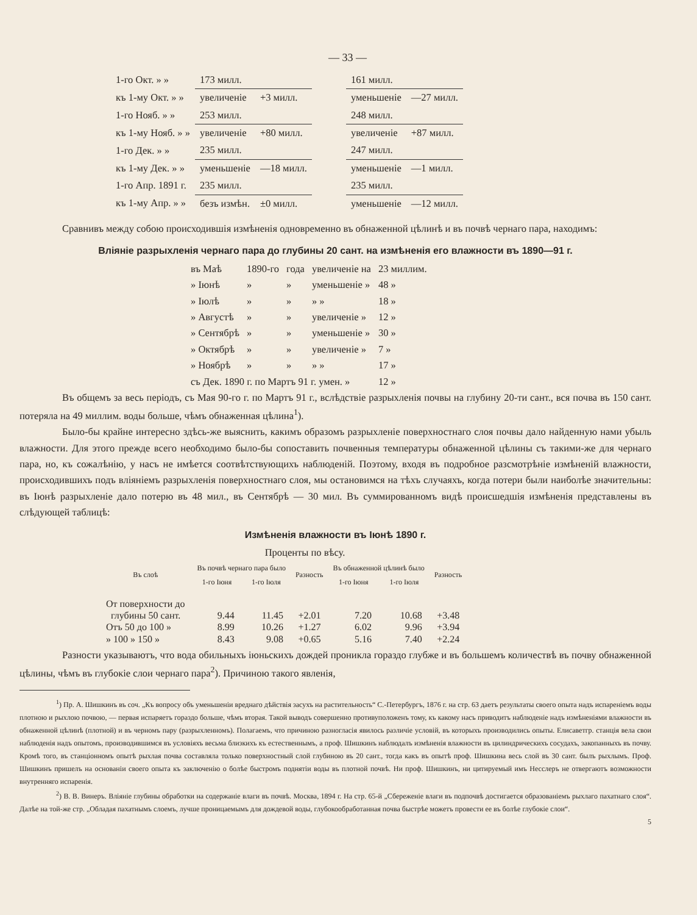— 33 —
| 1-го Окт. » » | 173 милл. | | | 161 милл. | |
| къ 1-му Окт. » » | увеличеніе | +3 милл. | | уменьшеніе | —27 милл. |
| 1-го Нояб. » » | 253 милл. | | | 248 милл. | |
| къ 1-му Нояб. » » | увеличеніе | +80 милл. | | увеличеніе | +87 милл. |
| 1-го Дек. » » | 235 милл. | | | 247 милл. | |
| къ 1-му Дек. » » | уменьшеніе | —18 милл. | | уменьшеніе | —1 милл. |
| 1-го Апр. 1891 г. | 235 милл. | | | 235 милл. | |
| къ 1-му Апр. » » | безъ измѣн. | ±0 милл. | | уменьшеніе | —12 милл. |
Сравнивъ между собою происходившія измѣненія одновременно въ обнаженной цѣлинѣ и въ почвѣ чернаго пара, находимъ:
Вліяніе разрыхленія чернаго пара до глубины 20 сант. на измѣненія его влажности въ 1890—91 г.
| въ Маѣ | 1890-го | года | увеличеніе на | 23 миллим. |
| » Іюнѣ | » | » | уменьшеніе » | 48 » |
| » Іюлѣ | » | » | » » | 18 » |
| » Августѣ | » | » | увеличеніе » | 12 » |
| » Сентябрѣ | » | » | уменьшеніе » | 30 » |
| » Октябрѣ | » | » | увеличеніе » | 7 » |
| » Ноябрѣ | » | » | » » | 17 » |
| съ Дек. 1890 г. по Мартъ 91 г. умен. » | | | | 12 » |
Въ общемъ за весь періодъ, съ Мая 90-го г. по Мартъ 91 г., вслѣдствіе разрыхленія почвы на глубину 20-ти сант., вся почва въ 150 сант. потеряла на 49 миллим. воды больше, чѣмъ обнаженная цѣлина<sup>1</sup>).
Было-бы крайне интересно здѣсь-же выяснить, какимъ образомъ разрыхленіе поверхностнаго слоя почвы дало найденную нами убыль влажности. Для этого прежде всего необходимо было-бы сопоставить почвенныя температуры обнаженной цѣлины съ такими-же для чернаго пара, но, къ сожалѣнію, у насъ не имѣется соотвѣтствующихъ наблюденій. Поэтому, входя въ подробное разсмотрѣніе измѣненій влажности, происходившихъ подъ вліяніемъ разрыхленія поверхностнаго слоя, мы остановимся на тѣхъ случаяхъ, когда потери были наиболѣе значительны: въ Іюнѣ разрыхленіе дало потерю въ 48 мил., въ Сентябрѣ — 30 мил. Въ суммированномъ видѣ происшедшія измѣненія представлены въ слѣдующей таблицѣ:
Измѣненія влажности въ Іюнѣ 1890 г.
Проценты по вѣсу.
| Въ слоѣ | Въ почвѣ чернаго пара было | | Разность | Въ обнаженной цѣлинѣ было | | Разность |
| --- | --- | --- | --- | --- | --- | --- |
| | 1-го Іюня | 1-го Іюля | | 1-го Іюня | 1-го Іюля | |
| От поверхности до глубины 50 сант. | 9.44 | 11.45 | +2.01 | 7.20 | 10.68 | +3.48 |
| Отъ 50 до 100 » | 8.99 | 10.26 | +1.27 | 6.02 | 9.96 | +3.94 |
| » 100 » 150 » | 8.43 | 9.08 | +0.65 | 5.16 | 7.40 | +2.24 |
Разности указываютъ, что вода обильныхъ іюньскихъ дождей проникла гораздо глубже и въ большемъ количествѣ въ почву обнаженной цѣлины, чѣмъ въ глубокіе слои чернаго пара<sup>2</sup>). Причиною такого явленія,
<sup>1</sup>) Пр. А. Шишкинъ въ соч. „Къ вопросу объ уменьшеніи вреднаго дѣйствія засухъ на растительность“ С.-Петербургъ, 1876 г. на стр. 63 даетъ результаты своего опыта надъ испареніемъ воды плотною и рыхлою почвою, — первая испаряетъ гораздо больше, чѣмъ вторая. Такой выводъ совершенно противуположенъ тому, къ какому насъ приводитъ наблюденіе надъ измѣненіями влажности въ обнаженной цѣлинѣ (плотной) и въ черномъ пару (разрыхленномъ). Полагаемъ, что причиною разногласія явилось различіе условій, въ которыхъ производились опыты. Елисаветгр. станція вела свои наблюденія надъ опытомъ, производившимся въ условіяхъ весьма близкихъ къ естественнымъ, а проф. Шишкинъ наблюдалъ измѣненія влажности въ цилиндрическихъ сосудахъ, закопанныхъ въ почву. Кромѣ того, въ станціонномъ опытѣ рыхлая почва составляла только поверхностный слой глубиною въ 20 сант., тогда какъ въ опытѣ проф. Шишкина весь слой въ 30 сант. былъ рыхлымъ. Проф. Шишкинъ пришелъ на основаніи своего опыта къ заключенію о болѣе быстромъ поднятіи воды въ плотной почвѣ. Ни проф. Шишкинъ, ни цитируемый имъ Несслеръ не отвергаютъ возможности внутренняго испаренія.
<sup>2</sup>) В. В. Винеръ. Вліяніе глубины обработки на содержаніе влаги въ почвѣ. Москва, 1894 г. На стр. 65-й „Сбереженіе влаги въ подпочвѣ достигается образованіемъ рыхлаго пахатнаго слоя“. Далѣе на той-же стр. „Обладая пахатнымъ слоемъ, лучше проницаемымъ для дождевой воды, глубокообработанная почва быстрѣе можетъ провести ее въ болѣе глубокіе слои“.
5